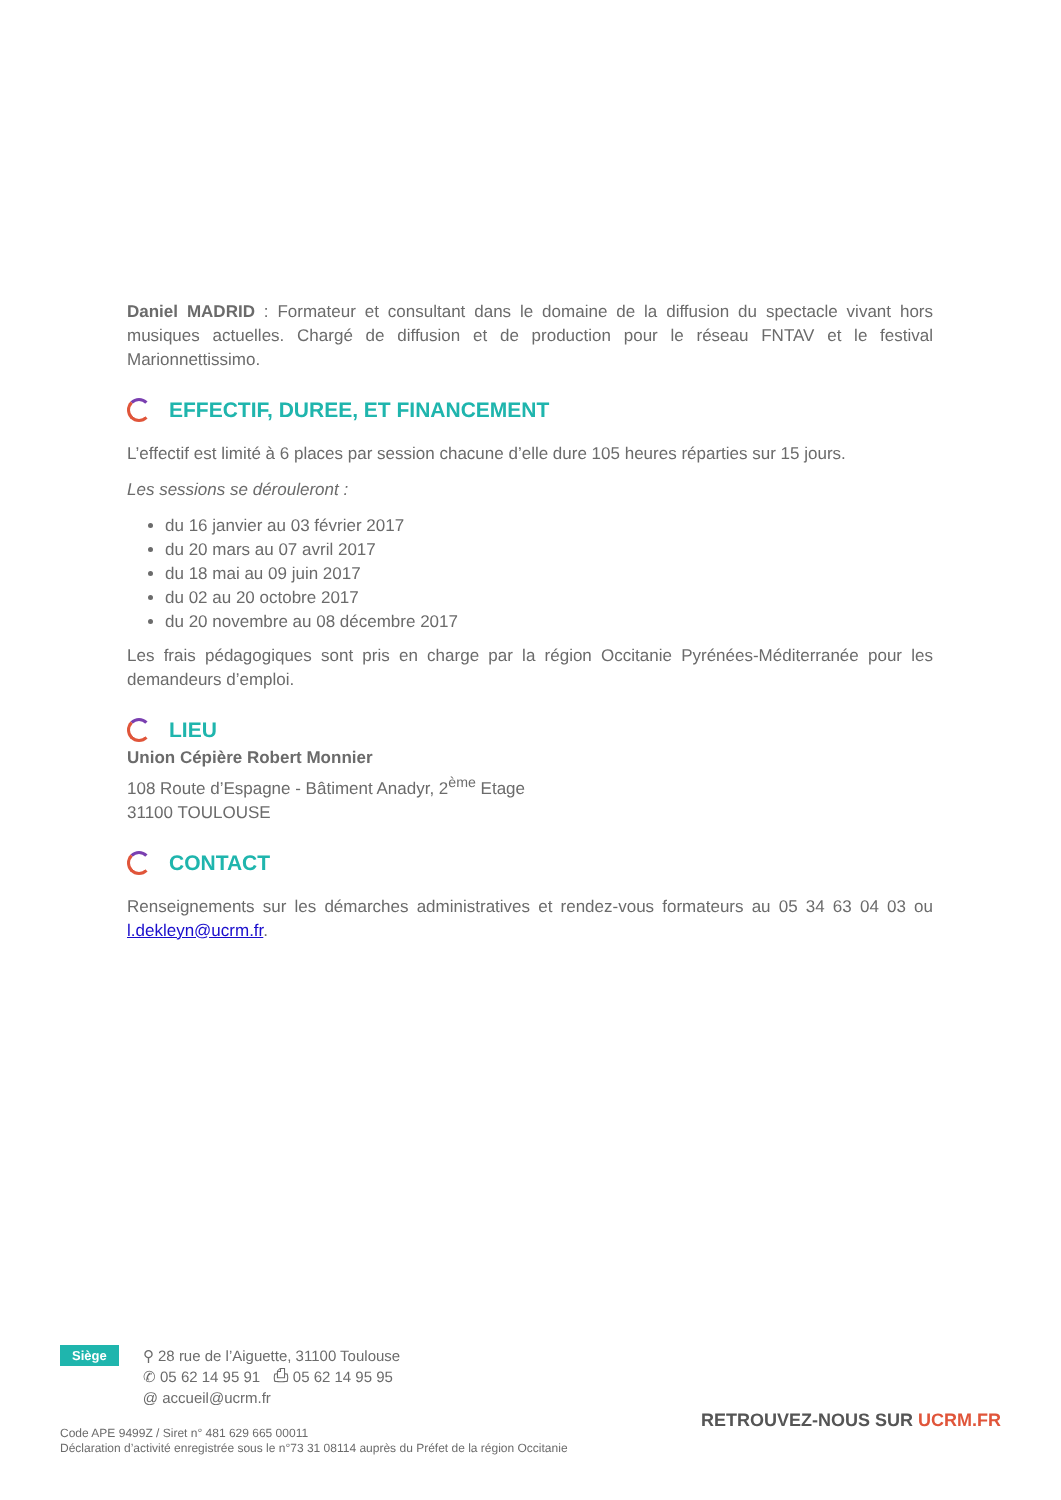Daniel MADRID : Formateur et consultant dans le domaine de la diffusion du spectacle vivant hors musiques actuelles. Chargé de diffusion et de production pour le réseau FNTAV et le festival Marionnettissimo.
EFFECTIF, DUREE, ET FINANCEMENT
L’effectif est limité à 6 places par session chacune d’elle dure 105 heures réparties sur 15 jours.
Les sessions se dérouleront :
du 16 janvier au 03 février 2017
du 20 mars au 07 avril 2017
du 18 mai au 09 juin 2017
du 02 au 20 octobre 2017
du 20 novembre au 08 décembre 2017
Les frais pédagogiques sont pris en charge par la région Occitanie Pyrénées-Méditerranée pour les demandeurs d’emploi.
LIEU
Union Cépière Robert Monnier
108 Route d’Espagne - Bâtiment Anadyr, 2<sup>ème</sup> Etage
31100 TOULOUSE
CONTACT
Renseignements sur les démarches administratives et rendez-vous formateurs au 05 34 63 04 03 ou l.dekleyn@ucrm.fr.
Siège
⚲ 28 rue de l’Aiguette, 31100 Toulouse
✆ 05 62 14 95 91 ⎙ 05 62 14 95 95
@ accueil@ucrm.fr
Code APE 9499Z / Siret n° 481 629 665 00011
Déclaration d’activité enregistrée sous le n°73 31 08114 auprès du Préfet de la région Occitanie
RETROUVEZ-NOUS SUR UCRM.FR